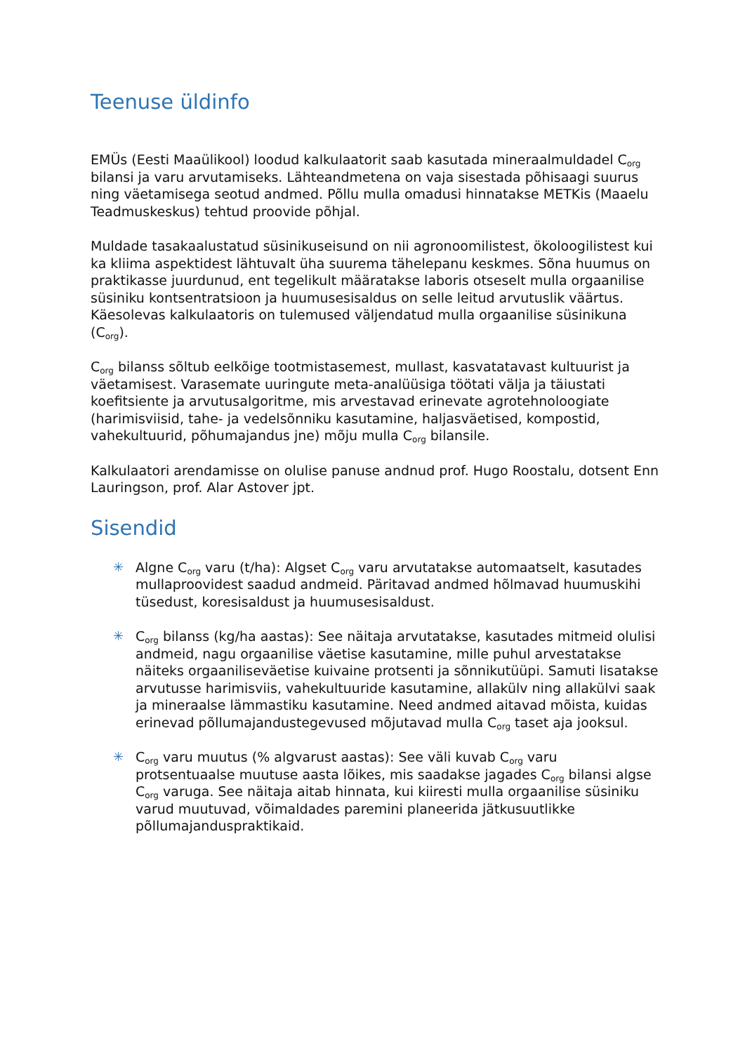Teenuse üldinfo
EMÜs (Eesti Maaülikool) loodud kalkulaatorit saab kasutada mineraalmuldadel C<sub>org</sub> bilansi ja varu arvutamiseks. Lähteandmetena on vaja sisestada põhisaagi suurus ning väetamisega seotud andmed. Põllu mulla omadusi hinnatakse METKis (Maaelu Teadmuskeskus) tehtud proovide põhjal.
Muldade tasakaalustatud süsinikuseisund on nii agronoomilistest, ökoloogilistest kui ka kliima aspektidest lähtuvalt üha suurema tähelepanu keskmes. Sõna huumus on praktikasse juurdunud, ent tegelikult määratakse laboris otseselt mulla orgaanilise süsiniku kontsentratsioon ja huumusesisaldus on selle leitud arvutuslik väärtus. Käesolevas kalkulaatoris on tulemused väljendatud mulla orgaanilise süsinikuna (C<sub>org</sub>).
C<sub>org</sub> bilanss sõltub eelkõige tootmistasemest, mullast, kasvatatavast kultuurist ja väetamisest. Varasemate uuringute meta-analüüsiga töötati välja ja täiustati koefitsiente ja arvutusalgoritme, mis arvestavad erinevate agrotehnoloogiate (harimisviisid, tahe- ja vedelsõnniku kasutamine, haljasväetised, kompostid, vahekultuurid, põhumajandus jne) mõju mulla C<sub>org</sub> bilansile.
Kalkulaatori arendamisse on olulise panuse andnud prof. Hugo Roostalu, dotsent Enn Lauringson, prof. Alar Astover jpt.
Sisendid
✳ Algne C<sub>org</sub> varu (t/ha): Algset C<sub>org</sub> varu arvutatakse automaatselt, kasutades mullaproovidest saadud andmeid. Päritavad andmed hõlmavad huumuskihi tüsedust, koresisaldust ja huumusesisaldust.
✳ C<sub>org</sub> bilanss (kg/ha aastas): See näitaja arvutatakse, kasutades mitmeid olulisi andmeid, nagu orgaanilise väetise kasutamine, mille puhul arvestatakse näiteks orgaaniliseväetise kuivaine protsenti ja sõnnikutüüpi. Samuti lisatakse arvutusse harimisviis, vahekultuuride kasutamine, allakülv ning allakülvi saak ja mineraalse lämmastiku kasutamine. Need andmed aitavad mõista, kuidas erinevad põllumajandustegevused mõjutavad mulla C<sub>org</sub> taset aja jooksul.
✳ C<sub>org</sub> varu muutus (% algvarust aastas): See väli kuvab C<sub>org</sub> varu protsentuaalse muutuse aasta lõikes, mis saadakse jagades C<sub>org</sub> bilansi algse C<sub>org</sub> varuga. See näitaja aitab hinnata, kui kiiresti mulla orgaanilise süsiniku varud muutuvad, võimaldades paremini planeerida jätkusuutlikke põllumajanduspraktikaid.